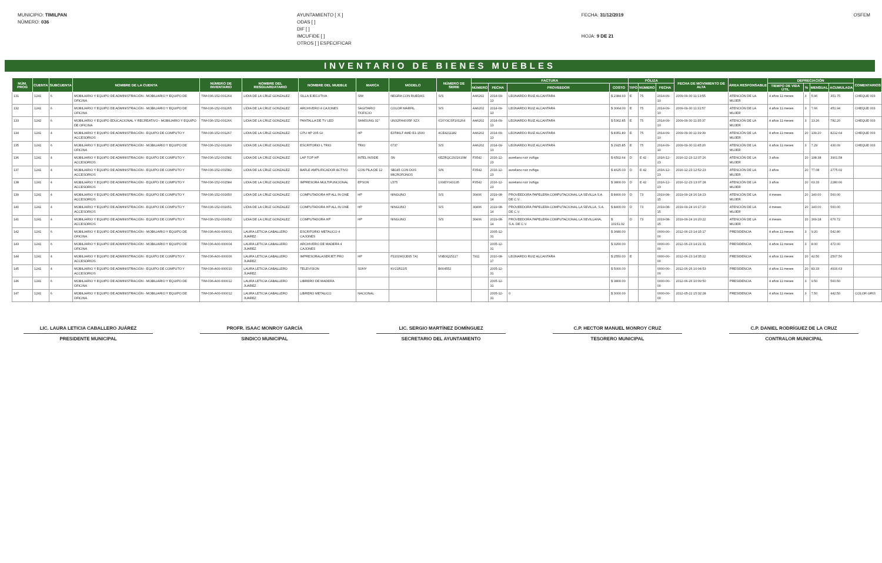MUNICIPIO: TIMILPAN
NÚMERO: 036
AYUNTAMIENTO [ X ]
ODAS [ ]
DIF [ ]
IMCUFIDE [ ]
OTROS [ ] ESPECIFICAR
FECHA: 31/12/2019
HOJA: 9 DE 21
OSFEM
INVENTARIO DE BIENES MUEBLES
| NÚM. PROG | CUENTA | SUBCUENTA | NOMBRE DE LA CUENTA | NÚMERO DE INVENTARIO | NOMBRE DEL RESGUARDATARIO | NOMBRE DEL MUEBLE | MARCA | MODELO | NÚMERO DE SERIE | FACTURA | | | | PÓLIZA | | | FECHA DE MOVIMIENTO DE ALTA | ÁREA RESPONSABLE | DEPRECIACIÓN | | | | COMENTARIOS |
| --- | --- | --- | --- | --- | --- | --- | --- | --- | --- | --- | --- | --- | --- | --- | --- | --- | --- | --- | --- | --- | --- | --- | --- |
| | | | | | | | | | | NÚMERO | FECHA | PROVEEDOR | COSTO | TIPO | NÚMERO | FECHA | | | TIEMPO DE VIDA ÚTIL | % | MENSUAL | ACUMULADA | |
| 131 | 1241 | 6 | MOBILIARIO Y EQUIPO DE ADMINISTRACIÓN - MOBILIARIO Y EQUIPO DE OFICINA | TIM-036-152-001264 | LIDIA DE LA CRUZ GONZALEZ | SILLA EJECUTIVA | S/M | NEGRA CON RUEDAS | S/S | AA6202 | 2014-09-13 | LEONARDO RUIZ ALCANTARA | $ 2384.93 | E | 75 | 2014-09-10 | 2009-09-30 11:13:55 | ATENCIÓN DE LA MUJER | 4 años 11 meses | 3 | 5.96 | 351.75 | CHEQUE 003 |
| 132 | 1241 | 6 | MOBILIARIO Y EQUIPO DE ADMINISTRACIÓN - MOBILIARIO Y EQUIPO DE OFICINA | TIM-036-152-001265 | LIDIA DE LA CRUZ GONZALEZ | ARCHIVERO 4 CAJONES | SAGITARIO T/OFICIO | COLOR MARFIL | S/S | AA6202 | 2014-09-13 | LEONARDO RUIZ ALCANTARA | $ 3064.00 | E | 75 | 2014-09-10 | 2009-09-30 11:31:57 | ATENCIÓN DE LA MUJER | 4 años 11 meses | 3 | 7.66 | 451.94 | CHEQUE 003 |
| 133 | 1242 | 6 | MOBILIARIO Y EQUIPO EDUCACIONAL Y RECREATIVO - MOBILIARIO Y EQUIPO DE OFICINA | TIM-036-152-001266 | LIDIA DE LA CRUZ GONZALEZ | PANTALLA DE TV LED | SAMSUNG 32" | UN32FH4005F XZX | 01XY3CSF101264 | AA6202 | 2014-09-13 | LEONARDO RUIZ ALCANTARA | $ 5302.85 | E | 75 | 2014-09-10 | 2009-09-30 11:35:37 | ATENCIÓN DE LA MUJER | 4 años 11 meses | 3 | 13.26 | 782.20 | CHEQUE 003 |
| 134 | 1241 | 4 | MOBILIARIO Y EQUIPO DE ADMINISTRACIÓN - EQUIPO DE COMPUTO Y ACCESORIOS | TIM-036-152-001267 | LIDIA DE LA CRUZ GONZALEZ | CPU HP 205 GI | HP | E3T80LT AMD E1-1500 | 4CE4211182 | AA6202 | 2014-09-13 | LEONARDO RUIZ ALCANTARA | $ 8351.80 | E | 75 | 2014-09-10 | 2009-09-30 11:39:39 | ATENCIÓN DE LA MUJER | 4 años 11 meses | 20 | 139.20 | 8212.64 | CHEQUE 003 |
| 135 | 1241 | 6 | MOBILIARIO Y EQUIPO DE ADMINISTRACIÓN - MOBILIARIO Y EQUIPO DE OFICINA | TIM-036-152-001269 | LIDIA DE LA CRUZ GONZALEZ | ESCRITORIO L TRIO | TRIO | 0737 | S/S | AA6202 | 2014-09-13 | LEONARDO RUIZ ALCANTARA | $ 2915.85 | E | 75 | 2014-09-10 | 2009-09-30 11:45:20 | ATENCIÓN DE LA MUJER | 4 años 11 meses | 3 | 7.29 | 430.09 | CHEQUE 003 |
| 136 | 1241 | 4 | MOBILIARIO Y EQUIPO DE ADMINISTRACIÓN - EQUIPO DE COMPUTO Y ACCESORIOS | TIM-036-152-001581 | LIDIA DE LA CRUZ GONZALEZ | LAP TOP HP | INTEL INSIDE | SN | 6EZRQC29J1610M | F3542 | 2016-12-23 | aureliano ruiz zuñiga | $ 6502.64 | D | E 42 | 2016-12-23 | 2016-12-23 12:37:26 | ATENCIÓN DE LA MUJER | 3 años | 20 | 108.38 | 3901.58 | |
| 137 | 1241 | 4 | MOBILIARIO Y EQUIPO DE ADMINISTRACIÓN - EQUIPO DE COMPUTO Y ACCESORIOS | TIM-036-152-001582 | LIDIA DE LA CRUZ GONZALEZ | BAFLE AMPLIFICADOR ACTIVO | CON PILA DE 12 | SB145 CON DOS MICROFONOS | S/N | F3542 | 2016-12-23 | aureliano ruiz zuñiga | $ 4625.03 | D | E 42 | 2016-12-23 | 2016-12-23 12:52:23 | ATENCIÓN DE LA MUJER | 3 años | 20 | 77.08 | 2775.02 | |
| 138 | 1241 | 4 | MOBILIARIO Y EQUIPO DE ADMINISTRACIÓN - EQUIPO DE COMPUTO Y ACCESORIOS | TIM-036-152-001584 | LIDIA DE LA CRUZ GONZALEZ | IMPRESORA MULTIFUNCIONAL | EPSON | L575 | 1X9EY043135 | F3542 | 2016-12-23 | aureliano ruiz zuñiga | $ 3800.00 | D | E 42 | 2016-12-23 | 2016-12-23 13:07:28 | ATENCIÓN DE LA MUJER | 3 años | 20 | 63.33 | 2280.00 | |
| 139 | 1241 | 4 | MOBILIARIO Y EQUIPO DE ADMINISTRACIÓN - EQUIPO DE COMPUTO Y ACCESORIOS | TIM-036-152-001650 | LIDIA DE LA CRUZ GONZALEZ | COMPUTADORA HP ALL IN ONE | HP | NINGUNO | S/S | 30406 | 2019-08-14 | PROVEEDORA PAPELERA COMPUTACIONAL LA SEVILLA S.A. DE C.V. | $ 8400.00 | D | 73 | 2019-08-15 | 2019-09-24 16:14:23 | ATENCIÓN DE LA MUJER | 4 meses | 20 | 140.00 | 560.00 | |
| 140 | 1241 | 4 | MOBILIARIO Y EQUIPO DE ADMINISTRACIÓN - EQUIPO DE COMPUTO Y ACCESORIOS | TIM-036-152-001651 | LIDIA DE LA CRUZ GONZALEZ | COMPUTADORA HP ALL IN ONE | HP | NINGUNO | S/S | 30406 | 2019-08-14 | PROVEEDORA PAPELERA COMPUTACIONAL LA SEVILLA, S.A. DE C.V. | $ 8400.00 | D | 73 | 2019-08-15 | 2019-09-24 16:17:20 | ATENCIÓN DE LA MUJER | 4 meses | 20 | 140.00 | 560.00 | |
| 141 | 1241 | 4 | MOBILIARIO Y EQUIPO DE ADMINISTRACIÓN - EQUIPO DE COMPUTO Y ACCESORIOS | TIM-036-152-001652 | LIDIA DE LA CRUZ GONZALEZ | COMPUTADORA HP | HP | NINGUNO | S/S | 30406 | 2019-08-14 | PROVEEDORA PAPELERA COMPUTACIONAL LA SEVILLANA, S.A. DE C.V. | $ 10151.02 | D | 73 | 2019-08-15 | 2019-09-24 16:20:22 | ATENCIÓN DE LA MUJER | 4 meses | 20 | 169.18 | 676.72 | |
| 142 | 1241 | 6 | MOBILIARIO Y EQUIPO DE ADMINISTRACIÓN - MOBILIARIO Y EQUIPO DE OFICINA | TIM-036-A00-000001 | LAURA LETICIA CABALLERO JUAREZ | ESCRITORIO METALICO 4 CAJONES | | | | | 2005-12-31 | | $ 3680.00 | | | 0000-00-00 | 2012-06-23 14:15:17 | PRESIDENCIA | 4 años 11 meses | 3 | 9.20 | 542.80 | |
| 143 | 1241 | 6 | MOBILIARIO Y EQUIPO DE ADMINISTRACIÓN - MOBILIARIO Y EQUIPO DE OFICINA | TIM-036-A00-000004 | LAURA LETICIA CABALLERO JUAREZ | ARCHIVERO DE MADERA 4 CAJONES | | | | | 2005-12-31 | | $ 3200.00 | | | 0000-00-00 | 2012-06-23 14:21:31 | PRESIDENCIA | 4 años 11 meses | 3 | 8.00 | 472.00 | |
| 144 | 1241 | 4 | MOBILIARIO Y EQUIPO DE ADMINISTRACIÓN - EQUIPO DE COMPUTO Y ACCESORIOS | TIM-036-A00-000006 | LAURA LETICIA CABALLERO JUAREZ | IMPRESORALASERJET PRO | HP | P1102W(CE65 7A) | VNB3Q15117 | 7911 | 2010-08-17 | LEONARDO RUIZ ALCANTARA | $ 2550.00 | E | | 0000-00-00 | 2012-06-23 14:35:22 | PRESIDENCIA | 4 años 11 meses | 20 | 42.50 | 2507.50 | |
| 145 | 1241 | 4 | MOBILIARIO Y EQUIPO DE ADMINISTRACIÓN - EQUIPO DE COMPUTO Y ACCESORIOS | TIM-036-A00-000010 | LAURA LETICIA CABALLERO JUAREZ | TELEVISION | SONY | KV21R22/5 | B004552 | | 2005-12-31 | | $ 5000.00 | | | 0000-00-00 | 2012-06-26 10:04:53 | PRESIDENCIA | 4 años 11 meses | 20 | 83.33 | 4916.63 | |
| 146 | 1241 | 6 | MOBILIARIO Y EQUIPO DE ADMINISTRACIÓN - MOBILIARIO Y EQUIPO DE OFICINA | TIM-036-A00-000012 | LAURA LETICIA CABALLERO JUAREZ | LIBRERO DE MADERA | | | | | 2005-12-31 | | $ 3800.00 | | | 0000-00-00 | 2012-06-26 10:09:50 | PRESIDENCIA | 4 años 11 meses | 3 | 9.50 | 560.50 | |
| 147 | 1241 | 6 | MOBILIARIO Y EQUIPO DE ADMINISTRACIÓN - MOBILIARIO Y EQUIPO DE OFICINA | TIM-036-A00-000012 | LAURA LETICIA CABALLERO JUAREZ | LIBRERO METALICO | NACIONAL | | | | 2005-12-31 | 0 | $ 3000.00 | | | 0000-00-00 | 2012-05-22 15:32:28 | PRESIDENCIA | 4 años 11 meses | 3 | 7.50 | 442.50 | COLOR GRIS |
LIC. LAURA LETICIA CABALLERO JUÁREZ
PRESIDENTE MUNICIPAL
PROFR. ISAAC MONROY GARCÍA
SINDICO MUNICIPAL
LIC. SERGIO MARTÍNEZ DOMÍNGUEZ
SECRETARIO DEL AYUNTAMIENTO
C.P. HECTOR MANUEL MONROY CRUZ
TESORERO MUNICIPAL
C.P. DANIEL RODRÍGUEZ DE LA CRUZ
CONTRALOR MUNICIPAL